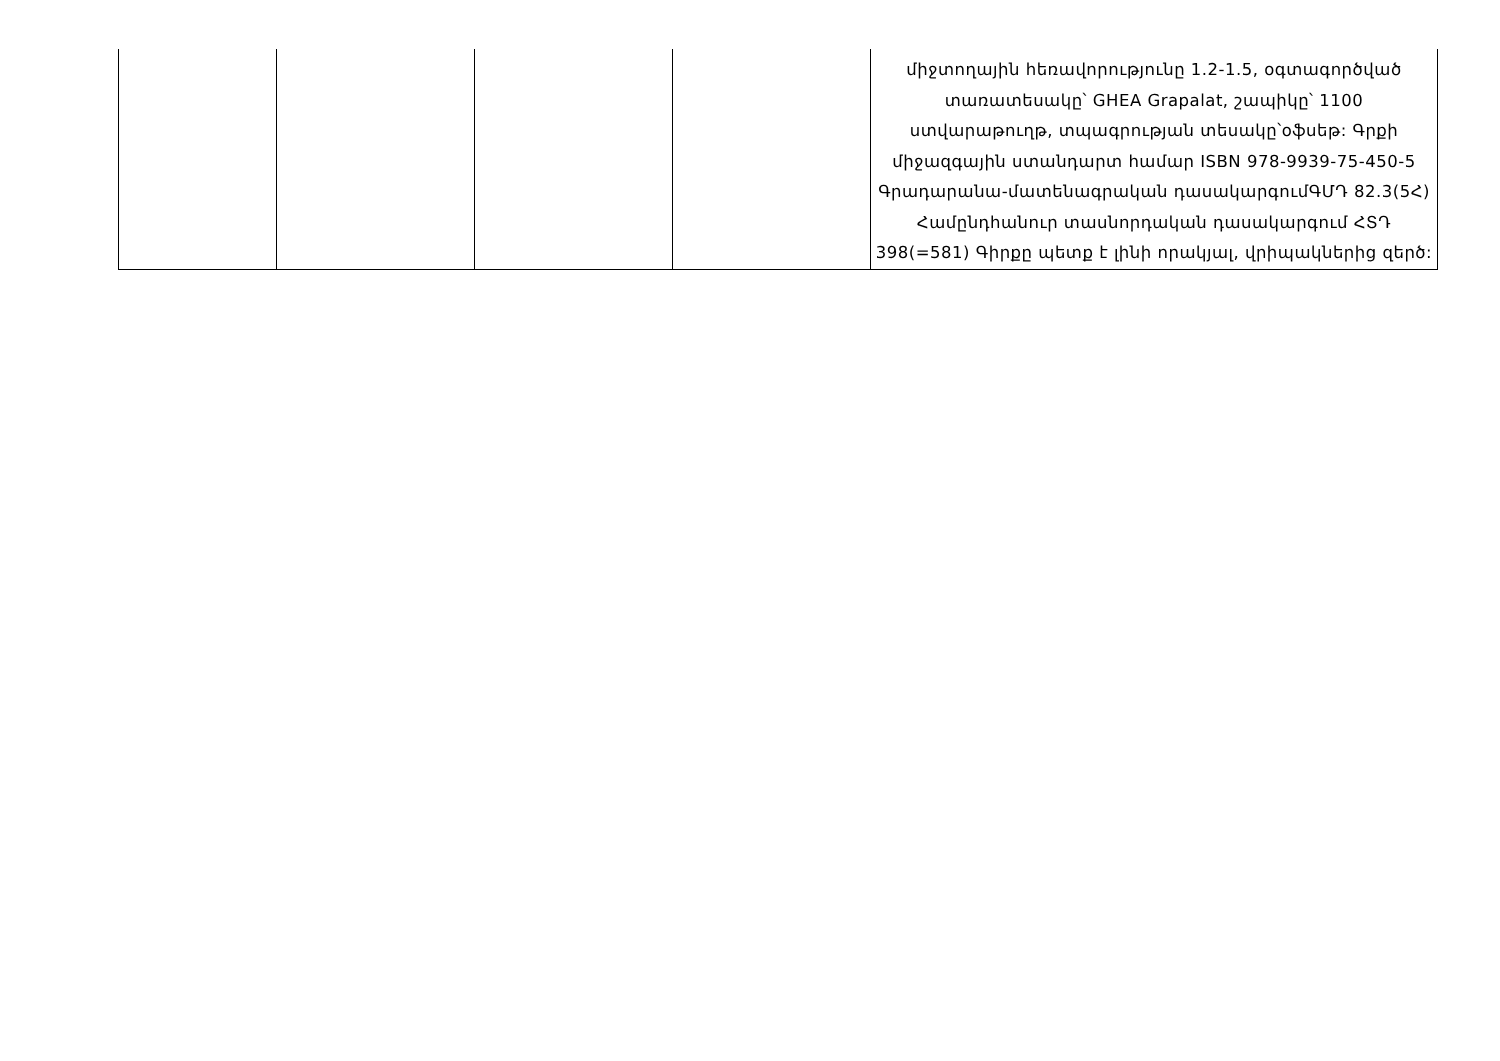| | | | | միջտողային հեռավորությունը 1.2-1.5, օգտագործված տառատեսակը՝ GHEA Grapalat, շապիկը՝ 1100 ստվարաթուղթ, տպագրության տեսակը՝օֆսեթ: Գրքի միջազգային ստանդարտ համար ISBN 978-9939-75-450-5 Գրադարանա-մատենագրական դասակարգումԳՄԴ 82.3(5Հ) Համընդհանուր տասնորդական դասակարգում ՀՏԴ 398(=581) Գիրքը պետք է լինի որակյալ, վրիպակներից զերծ: |